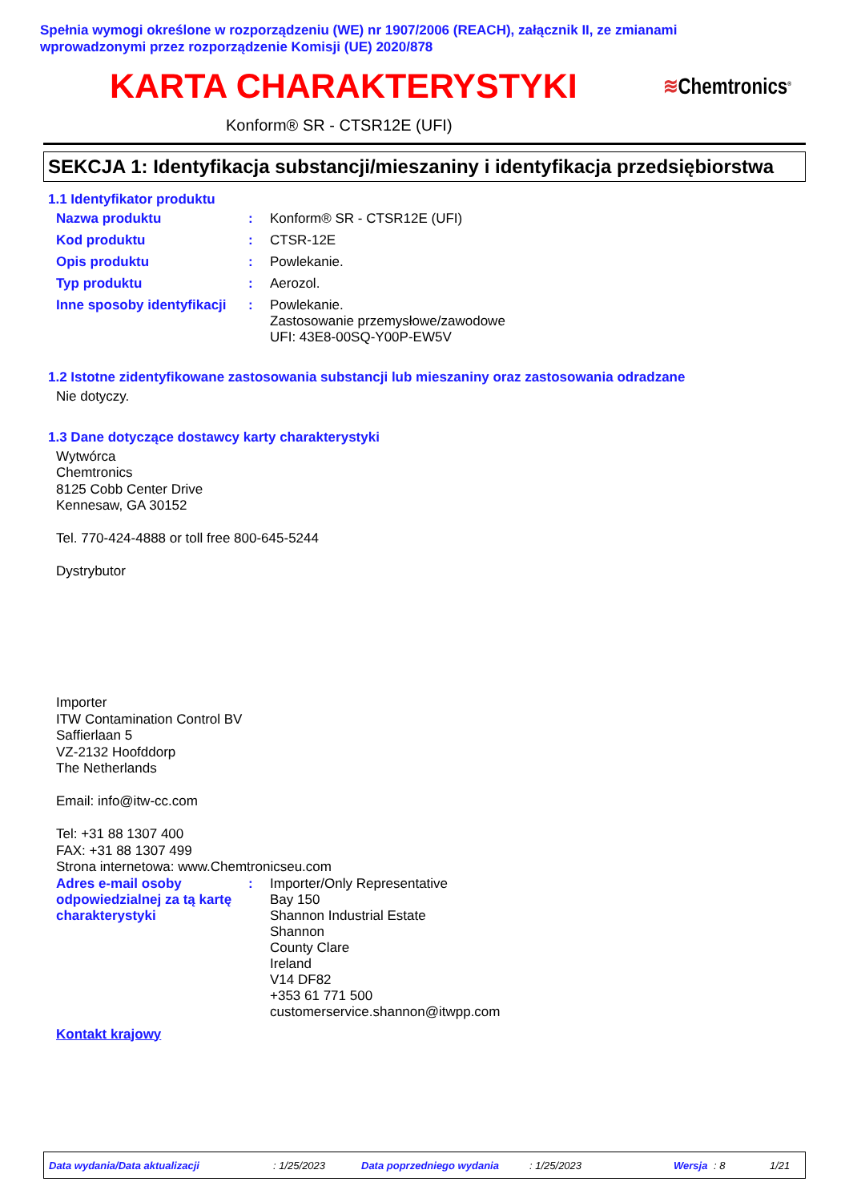Spełnia wymogi określone w rozporządzeniu (WE) nr 1907/2006 (REACH), załącznik II, ze zmianami
wprowadzonymi przez rozporządzenie Komisji (UE) 2020/878
KARTA CHARAKTERYSTYKI
≋Chemtronics<sup>®</sup>
Konform® SR - CTSR12E (UFI)
SEKCJA 1: Identyfikacja substancji/mieszaniny i identyfikacja przedsiębiorstwa
1.1 Identyfikator produktu
Nazwa produktu : Konform® SR - CTSR12E (UFI)
Kod produktu : CTSR-12E
Opis produktu : Powlekanie.
Typ produktu : Aerozol.
Inne sposoby identyfikacji
: Powlekanie.
Zastosowanie przemysłowe/zawodowe
UFI: 43E8-00SQ-Y00P-EW5V
1.2 Istotne zidentyfikowane zastosowania substancji lub mieszaniny oraz zastosowania odradzane
Nie dotyczy.
1.3 Dane dotyczące dostawcy karty charakterystyki
Wytwórca
Chemtronics
8125 Cobb Center Drive
Kennesaw, GA 30152
Tel. 770-424-4888 or toll free 800-645-5244
Dystrybutor
Importer
ITW Contamination Control BV
Saffierlaan 5
VZ-2132 Hoofddorp
The Netherlands
Email: info@itw-cc.com
Tel: +31 88 1307 400
FAX: +31 88 1307 499
Strona internetowa: www.Chemtronicseu.com
Adres e-mail osoby odpowiedzialnej za tą kartę charakterystyki
: Importer/Only Representative
Bay 150
Shannon Industrial Estate
Shannon
County Clare
Ireland
V14 DF82
+353 61 771 500
customerservice.shannon@itwpp.com
Kontakt krajowy
Data wydania/Data aktualizacji: 1/25/2023 Data poprzedniego wydania: 1/25/2023 Wersja: 8 1/21